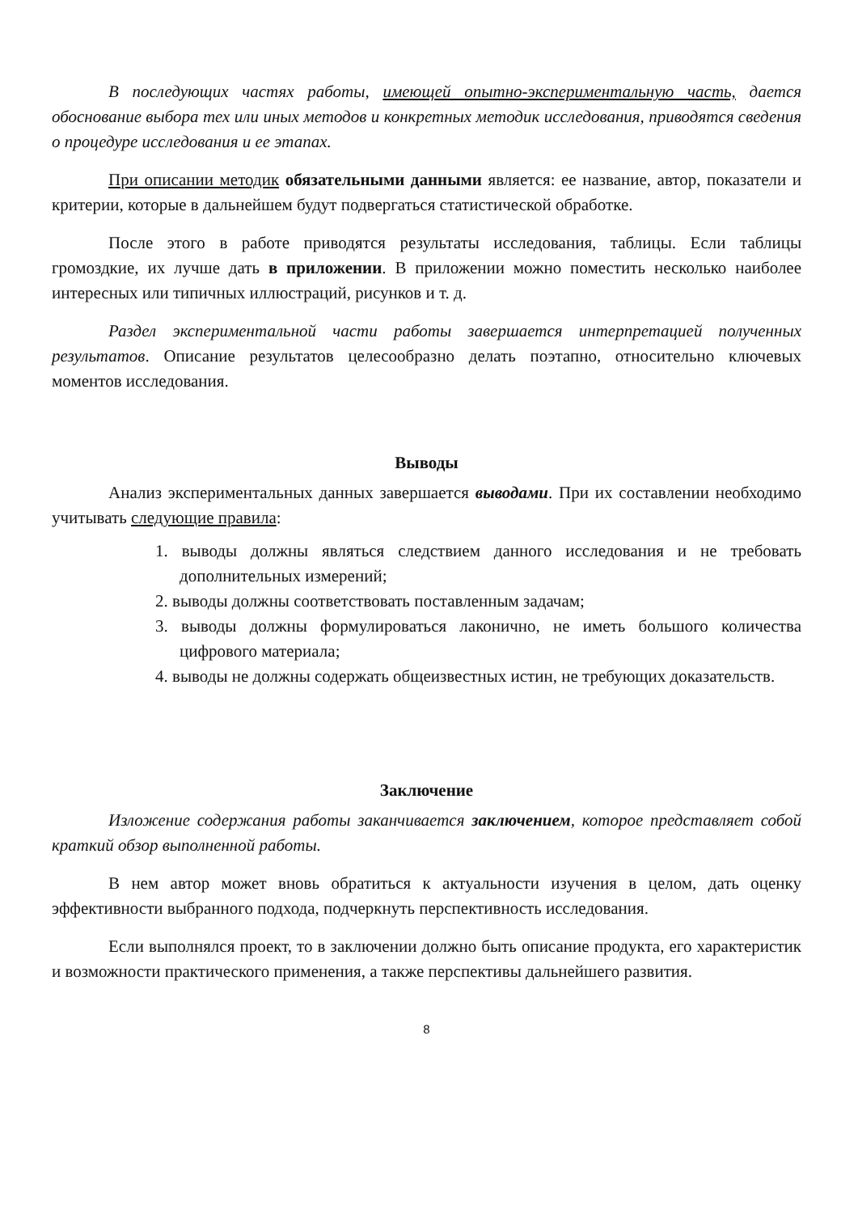В последующих частях работы, имеющей опытно-экспериментальную часть, дается обоснование выбора тех или иных методов и конкретных методик исследования, приводятся сведения о процедуре исследования и ее этапах.
При описании методик обязательными данными является: ее название, автор, показатели и критерии, которые в дальнейшем будут подвергаться статистической обработке.
После этого в работе приводятся результаты исследования, таблицы. Если таблицы громоздкие, их лучше дать в приложении. В приложении можно поместить несколько наиболее интересных или типичных иллюстраций, рисунков и т. д.
Раздел экспериментальной части работы завершается интерпретацией полученных результатов. Описание результатов целесообразно делать поэтапно, относительно ключевых моментов исследования.
Выводы
Анализ экспериментальных данных завершается выводами. При их составлении необходимо учитывать следующие правила:
1. выводы должны являться следствием данного исследования и не требовать дополнительных измерений;
2. выводы должны соответствовать поставленным задачам;
3. выводы должны формулироваться лаконично, не иметь большого количества цифрового материала;
4. выводы не должны содержать общеизвестных истин, не требующих доказательств.
Заключение
Изложение содержания работы заканчивается заключением, которое представляет собой краткий обзор выполненной работы.
В нем автор может вновь обратиться к актуальности изучения в целом, дать оценку эффективности выбранного подхода, подчеркнуть перспективность исследования.
Если выполнялся проект, то в заключении должно быть описание продукта, его характеристик и возможности практического применения, а также перспективы дальнейшего развития.
8